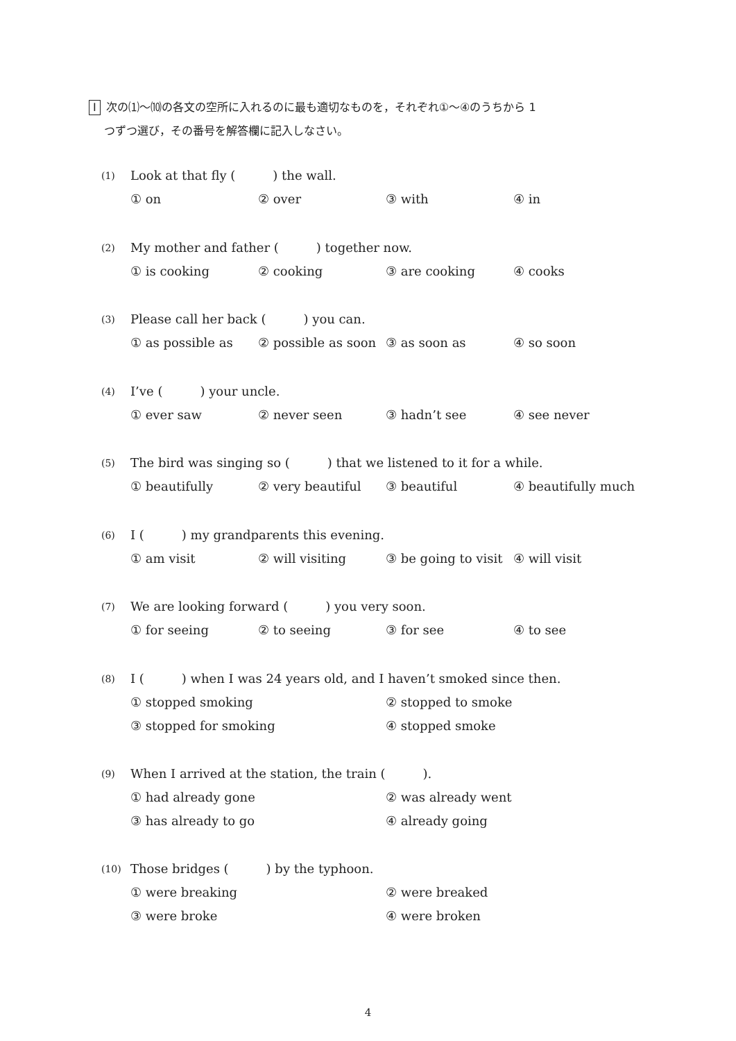Ⅰ 次の⑴～⑽の各文の空所に入れるのに最も適切なものを，それぞれ①～④のうちから 1
つずつ選び，その番号を解答欄に記入しなさい。
(1) Look at that fly (　　　) the wall.
① on ② over ③ with ④ in
(2) My mother and father (　　　) together now.
① is cooking ② cooking ③ are cooking ④ cooks
(3) Please call her back (　　　) you can.
① as possible as ② possible as soon ③ as soon as ④ so soon
(4) I’ve (　　　) your uncle.
① ever saw ② never seen ③ hadn’t see ④ see never
(5) The bird was singing so (　　　) that we listened to it for a while.
① beautifully ② very beautiful ③ beautiful ④ beautifully much
(6) I (　　　) my grandparents this evening.
① am visit ② will visiting ③ be going to visit ④ will visit
(7) We are looking forward (　　　) you very soon.
① for seeing ② to seeing ③ for see ④ to see
(8) I (　　　) when I was 24 years old, and I haven’t smoked since then.
① stopped smoking ② stopped to smoke
③ stopped for smoking ④ stopped smoke
(9) When I arrived at the station, the train (　　　).
① had already gone ② was already went
③ has already to go ④ already going
(10) Those bridges (　　　) by the typhoon.
① were breaking ② were breaked
③ were broke ④ were broken
4